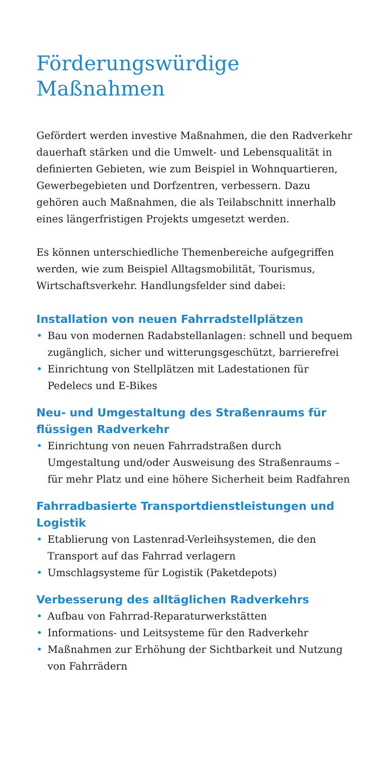Förderungswürdige Maßnahmen
Gefördert werden investive Maßnahmen, die den Radverkehr dauerhaft stärken und die Umwelt- und Lebensqualität in definierten Gebieten, wie zum Beispiel in Wohnquartieren, Gewerbegebieten und Dorfzentren, verbessern. Dazu gehören auch Maßnahmen, die als Teilabschnitt innerhalb eines längerfristigen Projekts umgesetzt werden.
Es können unterschiedliche Themenbereiche aufgegriffen werden, wie zum Beispiel Alltagsmobilität, Tourismus, Wirtschaftsverkehr. Handlungsfelder sind dabei:
Installation von neuen Fahrradstellplätzen
• Bau von modernen Radabstellanlagen: schnell und bequem zugänglich, sicher und witterungsgeschützt, barrierefrei
• Einrichtung von Stellplätzen mit Ladestationen für Pedelecs und E-Bikes
Neu- und Umgestaltung des Straßenraums für flüssigen Radverkehr
• Einrichtung von neuen Fahrradstraßen durch Umgestaltung und/oder Ausweisung des Straßenraums – für mehr Platz und eine höhere Sicherheit beim Radfahren
Fahrradbasierte Transportdienstleistungen und Logistik
• Etablierung von Lastenrad-Verleihsystemen, die den Transport auf das Fahrrad verlagern
• Umschlagsysteme für Logistik (Paketdepots)
Verbesserung des alltäglichen Radverkehrs
• Aufbau von Fahrrad-Reparaturwerkstätten
• Informations- und Leitsysteme für den Radverkehr
• Maßnahmen zur Erhöhung der Sichtbarkeit und Nutzung von Fahrrädern